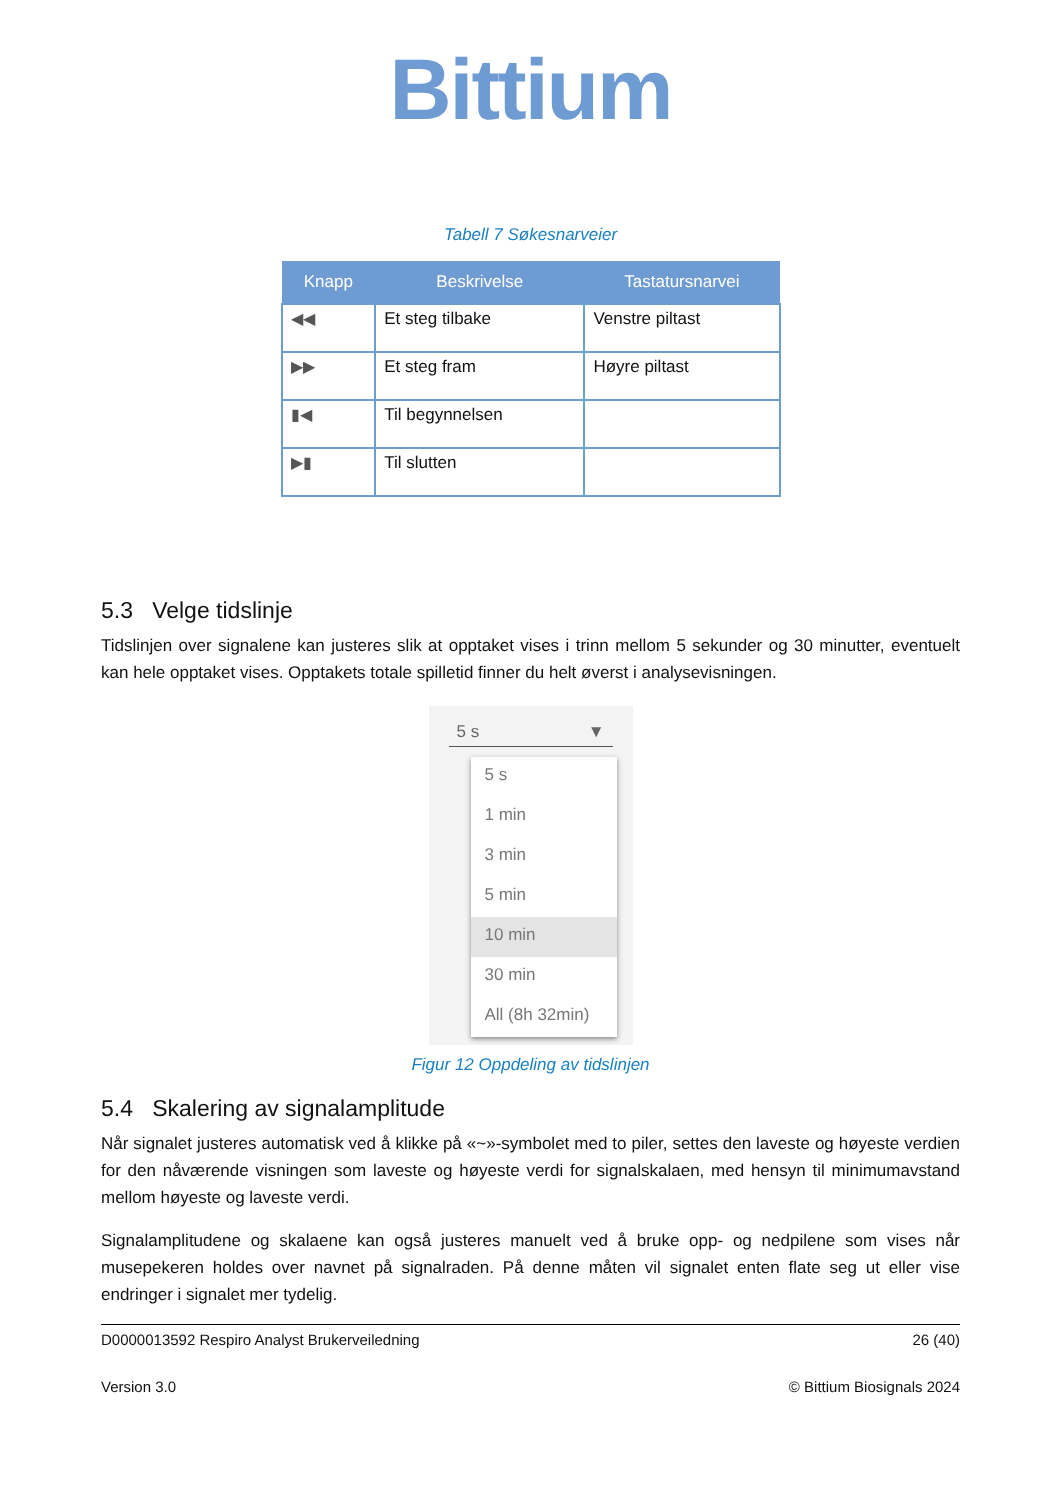Bittium
Tabell 7 Søkesnarveier
| Knapp | Beskrivelse | Tastatursnarvei |
| --- | --- | --- |
| ◀◀ | Et steg tilbake | Venstre piltast |
| ▶▶ | Et steg fram | Høyre piltast |
| ▮◀ | Til begynnelsen | |
| ▶▮ | Til slutten | |
5.3 Velge tidslinje
Tidslinjen over signalene kan justeres slik at opptaket vises i trinn mellom 5 sekunder og 30 minutter, eventuelt kan hele opptaket vises. Opptakets totale spilletid finner du helt øverst i analysevisningen.
5 s ▼
5 s
1 min
3 min
5 min
10 min
30 min
All (8h 32min)
Figur 12 Oppdeling av tidslinjen
5.4 Skalering av signalamplitude
Når signalet justeres automatisk ved å klikke på «~»-symbolet med to piler, settes den laveste og høyeste verdien for den nåværende visningen som laveste og høyeste verdi for signalskalaen, med hensyn til minimumavstand mellom høyeste og laveste verdi.
Signalamplitudene og skalaene kan også justeres manuelt ved å bruke opp- og nedpilene som vises når musepekeren holdes over navnet på signalraden. På denne måten vil signalet enten flate seg ut eller vise endringer i signalet mer tydelig.
D0000013592 Respiro Analyst Brukerveiledning 26 (40)
Version 3.0 © Bittium Biosignals 2024